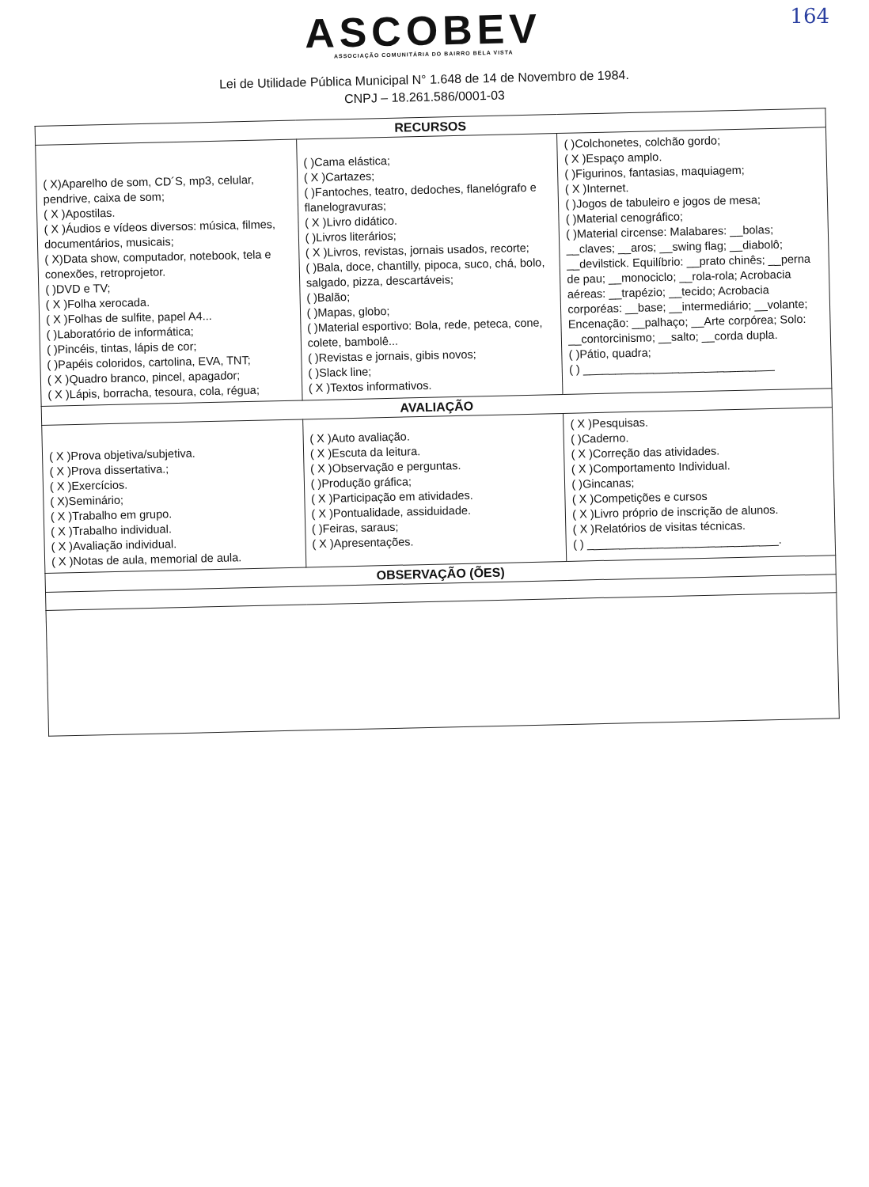164
ASCOBEV
ASSOCIAÇÃO COMUNITÁRIA DO BAIRRO BELA VISTA
Lei de Utilidade Pública Municipal N° 1.648 de 14 de Novembro de 1984.
CNPJ – 18.261.586/0001-03
| RECURSOS | | |
| --- | --- | --- |
| ( X)Aparelho de som, CD´S, mp3, celular, pendrive, caixa de som; ( X )Apostilas. ( X )Áudios e vídeos diversos: música, filmes, documentários, musicais; ( X)Data show, computador, notebook, tela e conexões, retroprojetor. ( )DVD e TV; ( X )Folha xerocada. ( X )Folhas de sulfite, papel A4... ( )Laboratório de informática; ( )Pincéis, tintas, lápis de cor; ( )Papéis coloridos, cartolina, EVA, TNT; ( X )Quadro branco, pincel, apagador; ( X )Lápis, borracha, tesoura, cola, régua; | ( )Cama elástica; ( X )Cartazes; ( )Fantoches, teatro, dedoches, flanelógrafo e flanelogravuras; ( X )Livro didático. ( )Livros literários; ( X )Livros, revistas, jornais usados, recorte; ( )Bala, doce, chantilly, pipoca, suco, chá, bolo, salgado, pizza, descartáveis; ( )Balão; ( )Mapas, globo; ( )Material esportivo: Bola, rede, peteca, cone, colete, bambolê... ( )Revistas e jornais, gibis novos; ( )Slack line; ( X )Textos informativos. | ( )Colchonetes, colchão gordo; ( X )Espaço amplo. ( )Figurinos, fantasias, maquiagem; ( X )Internet. ( )Jogos de tabuleiro e jogos de mesa; ( )Material cenográfico; ( )Material circense: Malabares: __bolas; __claves; __aros; __swing flag; __diabolô; __devilstick. Equilíbrio: __prato chinês; __perna de pau; __monociclo; __rola-rola; Acrobacia aéreas: __trapézio; __tecido; Acrobacia corporéas: __base; __intermediário; __volante; Encenação: __palhaço; __Arte corpórea; Solo: __contorcinismo; __salto; __corda dupla. ( )Pátio, quadra; ( ) ______________________________ |
| AVALIAÇÃO | | |
| ( X )Prova objetiva/subjetiva. ( X )Prova dissertativa.; ( X )Exercícios. ( X)Seminário; ( X )Trabalho em grupo. ( X )Trabalho individual. ( X )Avaliação individual. ( X )Notas de aula, memorial de aula. | ( X )Auto avaliação. ( X )Escuta da leitura. ( X )Observação e perguntas. ( )Produção gráfica; ( X )Participação em atividades. ( X )Pontualidade, assiduidade. ( )Feiras, saraus; ( X )Apresentações. | ( X )Pesquisas. ( )Caderno. ( X )Correção das atividades. ( X )Comportamento Individual. ( )Gincanas; ( X )Competições e cursos ( X )Livro próprio de inscrição de alunos. ( X )Relatórios de visitas técnicas. ( ) ______________________________. |
| OBSERVAÇÃO (ÕES) | | |